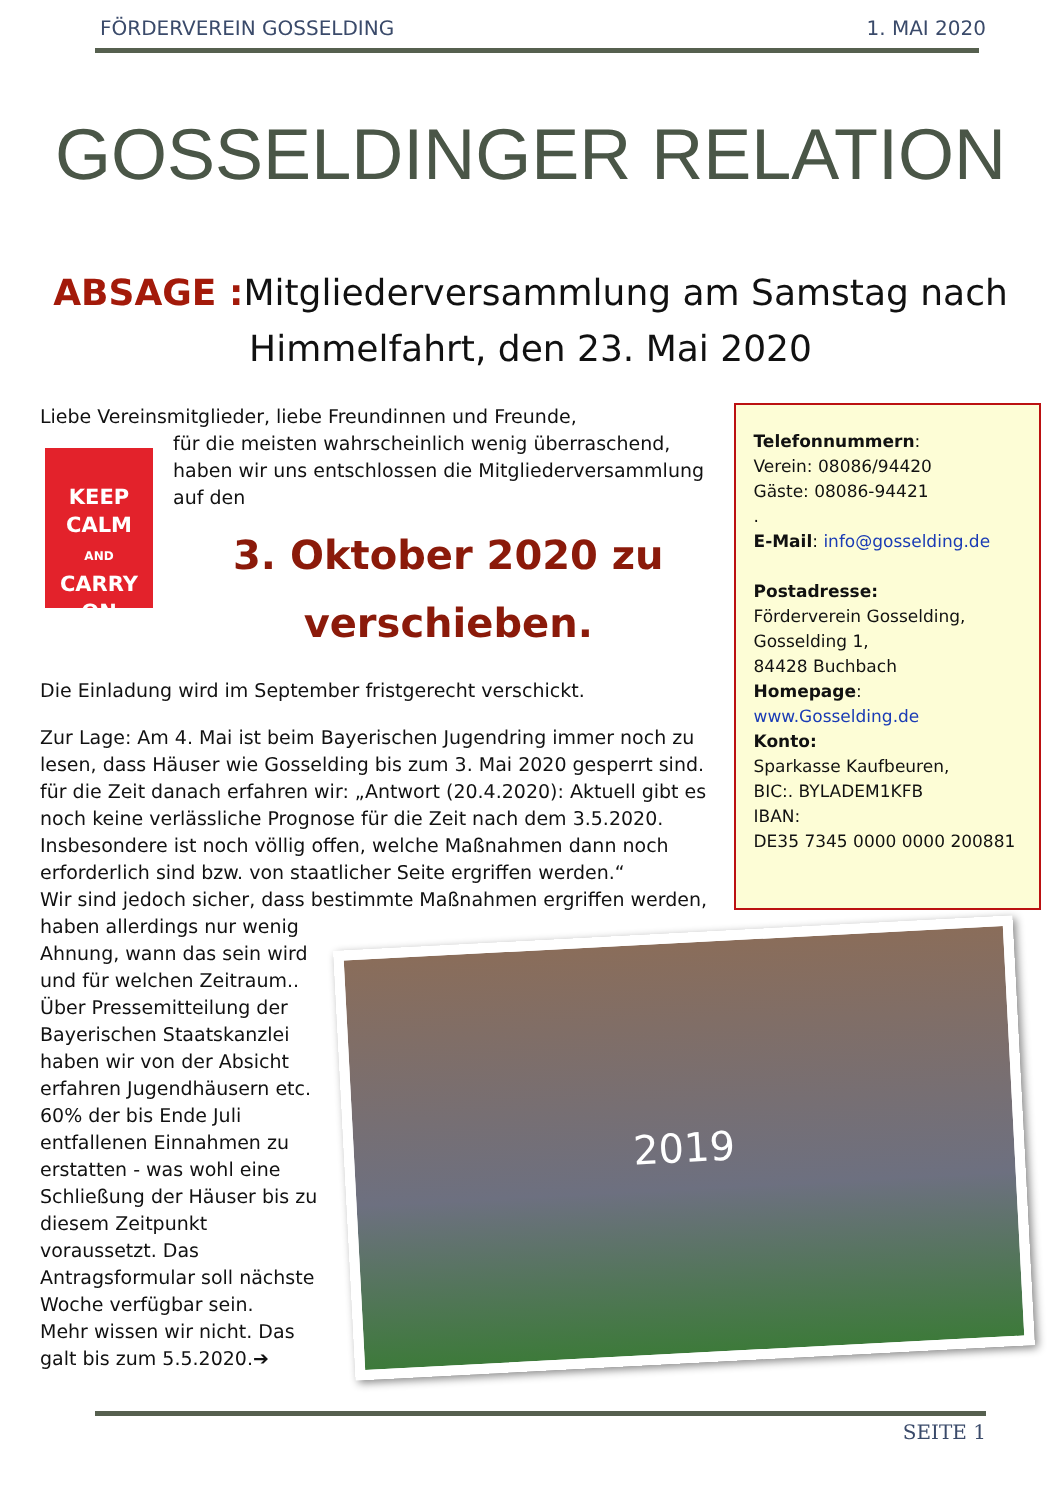FÖRDERVEREIN GOSSELDING 1. MAI 2020
GOSSELDINGER RELATION
ABSAGE : Mitgliederversammlung am Samstag nach Himmelfahrt, den 23. Mai 2020
Liebe Vereinsmitglieder, liebe Freundinnen und Freunde,
KEEP
CALM
AND
CARRY
ON
für die meisten wahrscheinlich wenig überraschend, haben wir uns entschlossen die Mitgliederversammlung auf den
3. Oktober 2020 zu verschieben.
Die Einladung wird im September fristgerecht verschickt.
Zur Lage: Am 4. Mai ist beim Bayerischen Jugendring immer noch zu lesen, dass Häuser wie Gosselding bis zum 3. Mai 2020 gesperrt sind. für die Zeit danach erfahren wir: „Antwort (20.4.2020): Aktuell gibt es noch keine verlässliche Prognose für die Zeit nach dem 3.5.2020. Insbesondere ist noch völlig offen, welche Maßnahmen dann noch erforderlich sind bzw. von staatlicher Seite ergriffen werden.“
Wir sind jedoch sicher, dass bestimmte Maßnahmen ergriffen werden,
2019
haben allerdings nur wenig Ahnung, wann das sein wird und für welchen Zeitraum.. Über Pressemitteilung der Bayerischen Staatskanzlei haben wir von der Absicht erfahren Jugendhäusern etc. 60% der bis Ende Juli entfallenen Einnahmen zu erstatten - was wohl eine Schließung der Häuser bis zu diesem Zeitpunkt voraussetzt. Das Antragsformular soll nächste Woche verfügbar sein.
Mehr wissen wir nicht. Das galt bis zum 5.5.2020.➔
Telefonnummern:
Verein: 08086/94420
Gäste: 08086-94421
.
E-Mail: info@gosselding.de
Postadresse:
Förderverein Gosselding,
Gosselding 1,
84428 Buchbach
Homepage: www.Gosselding.de
Konto:
Sparkasse Kaufbeuren,
BIC:. BYLADEM1KFB
IBAN:
DE35 7345 0000 0000 200881
SEITE 1